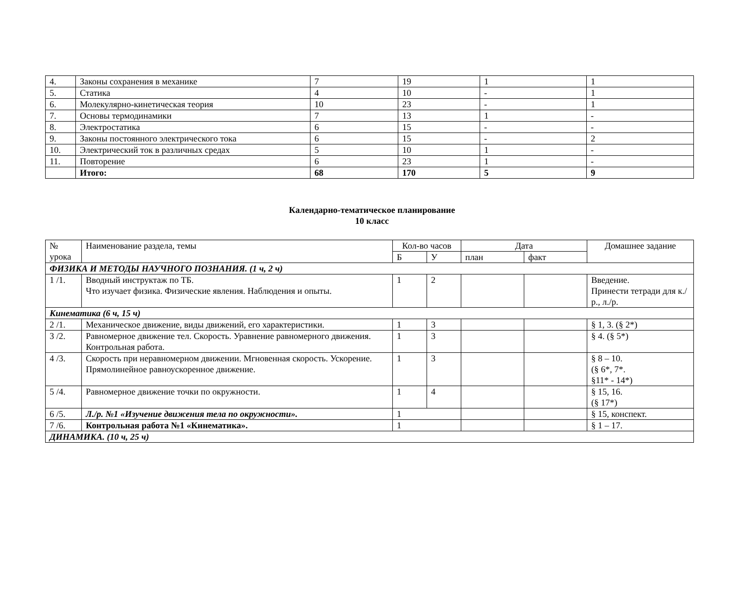| 4. | Законы сохранения в механике | 7 | 19 | 1 | 1 |
| 5. | Статика | 4 | 10 | - | 1 |
| 6. | Молекулярно-кинетическая теория | 10 | 23 | - | 1 |
| 7. | Основы термодинамики | 7 | 13 | 1 | - |
| 8. | Электростатика | 6 | 15 | - | - |
| 9. | Законы постоянного электрического тока | 6 | 15 | - | 2 |
| 10. | Электрический ток в различных средах | 5 | 10 | 1 | - |
| 11. | Повторение | 6 | 23 | 1 | - |
| | Итого: | 68 | 170 | 5 | 9 |
Календарно-тематическое планирование
10 класс
| № урока | Наименование раздела, темы | Кол-во часов | | Дата | | Домашнее задание |
| --- | --- | --- | --- | --- | --- | --- |
| | | Б | У | план | факт | |
| ФИЗИКА И МЕТОДЫ НАУЧНОГО ПОЗНАНИЯ. (1 ч, 2 ч) | | | | | | |
| 1 /1. | Вводный инструктаж по ТБ. Что изучает физика. Физические явления. Наблюдения и опыты. | 1 | 2 | | | Введение. Принести тетради для к./р., л./р. |
| Кинематика (6 ч, 15 ч) | | | | | | |
| 2 /1. | Механическое движение, виды движений, его характеристики. | 1 | 3 | | | § 1, 3. (§ 2*) |
| 3 /2. | Равномерное движение тел. Скорость. Уравнение равномерного движения. Контрольная работа. | 1 | 3 | | | § 4. (§ 5*) |
| 4 /3. | Скорость при неравномерном движении. Мгновенная скорость. Ускорение. Прямолинейное равноускоренное движение. | 1 | 3 | | | § 8 – 10. (§ 6*, 7*. §11* - 14*) |
| 5 /4. | Равномерное движение точки по окружности. | 1 | 4 | | | § 15, 16. (§ 17*) |
| 6 /5. | Л./р. №1 «Изучение движения тела по окружности». | 1 | | | | § 15, конспект. |
| 7 /6. | Контрольная работа №1 «Кинематика». | 1 | | | | § 1 – 17. |
| ДИНАМИКА. (10 ч, 25 ч) | | | | | | |